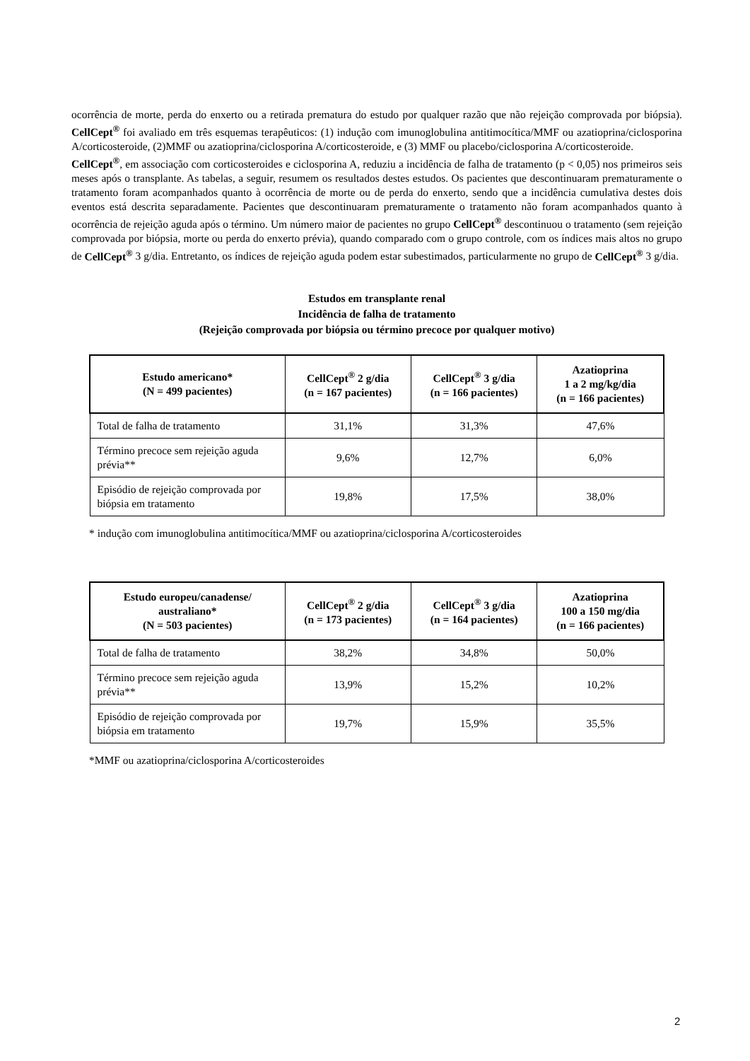ocorrência de morte, perda do enxerto ou a retirada prematura do estudo por qualquer razão que não rejeição comprovada por biópsia). CellCept<sup>®</sup> foi avaliado em três esquemas terapêuticos: (1) indução com imunoglobulina antitimocítica/MMF ou azatioprina/ciclosporina A/corticosteroide, (2)MMF ou azatioprina/ciclosporina A/corticosteroide, e (3) MMF ou placebo/ciclosporina A/corticosteroide.
CellCept<sup>®</sup>, em associação com corticosteroides e ciclosporina A, reduziu a incidência de falha de tratamento (p < 0,05) nos primeiros seis meses após o transplante. As tabelas, a seguir, resumem os resultados destes estudos. Os pacientes que descontinuaram prematuramente o tratamento foram acompanhados quanto à ocorrência de morte ou de perda do enxerto, sendo que a incidência cumulativa destes dois eventos está descrita separadamente. Pacientes que descontinuaram prematuramente o tratamento não foram acompanhados quanto à ocorrência de rejeição aguda após o término. Um número maior de pacientes no grupo CellCept<sup>®</sup> descontinuou o tratamento (sem rejeição comprovada por biópsia, morte ou perda do enxerto prévia), quando comparado com o grupo controle, com os índices mais altos no grupo de CellCept<sup>®</sup> 3 g/dia. Entretanto, os índices de rejeição aguda podem estar subestimados, particularmente no grupo de CellCept<sup>®</sup> 3 g/dia.
Estudos em transplante renal
Incidência de falha de tratamento
(Rejeição comprovada por biópsia ou término precoce por qualquer motivo)
| Estudo americano* (N = 499 pacientes) | CellCept<sup>®</sup> 2 g/dia (n = 167 pacientes) | CellCept<sup>®</sup> 3 g/dia (n = 166 pacientes) | Azatioprina 1 a 2 mg/kg/dia (n = 166 pacientes) |
| --- | --- | --- | --- |
| Total de falha de tratamento | 31,1% | 31,3% | 47,6% |
| Término precoce sem rejeição aguda prévia** | 9,6% | 12,7% | 6,0% |
| Episódio de rejeição comprovada por biópsia em tratamento | 19,8% | 17,5% | 38,0% |
* indução com imunoglobulina antitimocítica/MMF ou azatioprina/ciclosporina A/corticosteroides
| Estudo europeu/canadense/ australiano* (N = 503 pacientes) | CellCept<sup>®</sup> 2 g/dia (n = 173 pacientes) | CellCept<sup>®</sup> 3 g/dia (n = 164 pacientes) | Azatioprina 100 a 150 mg/dia (n = 166 pacientes) |
| --- | --- | --- | --- |
| Total de falha de tratamento | 38,2% | 34,8% | 50,0% |
| Término precoce sem rejeição aguda prévia** | 13,9% | 15,2% | 10,2% |
| Episódio de rejeição comprovada por biópsia em tratamento | 19,7% | 15,9% | 35,5% |
*MMF ou azatioprina/ciclosporina A/corticosteroides
2